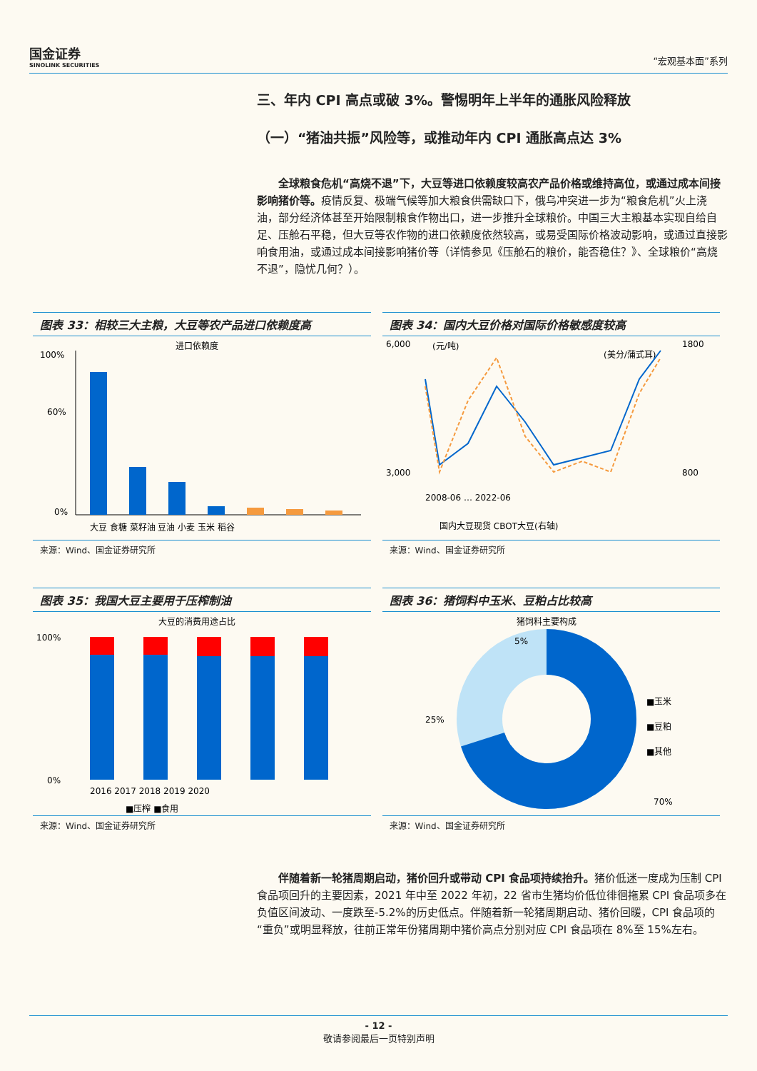国金证券
SINOLINK SECURITIES
“宏观基本面”系列
三、年内 CPI 高点或破 3%。警惕明年上半年的通胀风险释放
（一）“猪油共振”风险等，或推动年内 CPI 通胀高点达 3%
全球粮食危机“高烧不退”下，大豆等进口依赖度较高农产品价格或维持高位，或通过成本间接影响猪价等。疫情反复、极端气候等加大粮食供需缺口下，俄乌冲突进一步为“粮食危机”火上浇油，部分经济体甚至开始限制粮食作物出口，进一步推升全球粮价。中国三大主粮基本实现自给自足、压舱石平稳，但大豆等农作物的进口依赖度依然较高，或易受国际价格波动影响，或通过直接影响食用油，或通过成本间接影响猪价等（详情参见《压舱石的粮价，能否稳住？》、全球粮价“高烧不退”，隐忧几何？）。
图表 33：相较三大主粮，大豆等农产品进口依赖度高
进口依赖度
100%
60%
0%
大豆 食糖 菜籽油 豆油 小麦 玉米 稻谷
来源：Wind、国金证券研究所
图表 34：国内大豆价格对国际价格敏感度较高
6,000
3,000
1800
800
(元/吨)
(美分/蒲式耳)
2008-06 … 2022-06
国内大豆现货 CBOT大豆(右轴)
来源：Wind、国金证券研究所
图表 35：我国大豆主要用于压榨制油
大豆的消费用途占比
100%
0%
2016 2017 2018 2019 2020
■压榨 ■食用
来源：Wind、国金证券研究所
图表 36：猪饲料中玉米、豆粕占比较高
猪饲料主要构成
5%
25%
70%
■玉米
■豆粕
■其他
来源：Wind、国金证券研究所
伴随着新一轮猪周期启动，猪价回升或带动 CPI 食品项持续抬升。猪价低迷一度成为压制 CPI 食品项回升的主要因素，2021 年中至 2022 年初，22 省市生猪均价低位徘徊拖累 CPI 食品项多在负值区间波动、一度跌至-5.2%的历史低点。伴随着新一轮猪周期启动、猪价回暖，CPI 食品项的“重负”或明显释放，往前正常年份猪周期中猪价高点分别对应 CPI 食品项在 8%至 15%左右。
- 12 -
敬请参阅最后一页特别声明